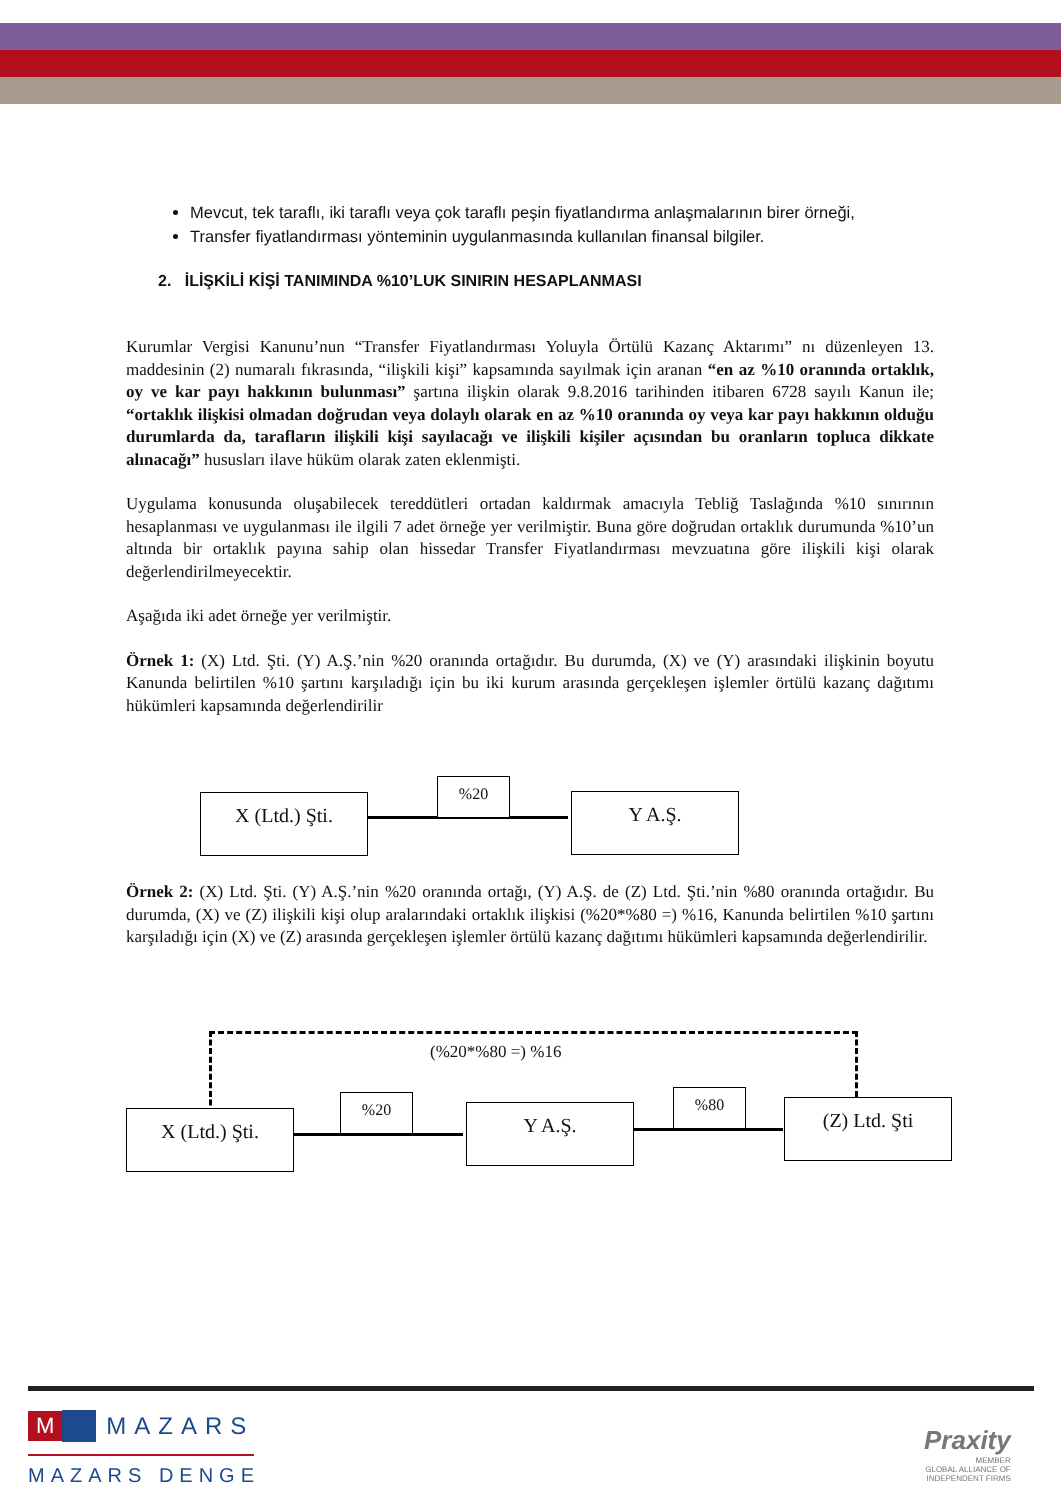Mevcut, tek taraflı, iki taraflı veya çok taraflı peşin fiyatlandırma anlaşmalarının birer örneği,
Transfer fiyatlandırması yönteminin uygulanmasında kullanılan finansal bilgiler.
2. İLİŞKİLİ KİŞİ TANIMINDA %10’LUK SINIRIN HESAPLANMASI
Kurumlar Vergisi Kanunu’nun “Transfer Fiyatlandırması Yoluyla Örtülü Kazanç Aktarımı” nı düzenleyen 13. maddesinin (2) numaralı fıkrasında, “ilişkili kişi” kapsamında sayılmak için aranan “en az %10 oranında ortaklık, oy ve kar payı hakkının bulunması” şartına ilişkin olarak 9.8.2016 tarihinden itibaren 6728 sayılı Kanun ile; “ortaklık ilişkisi olmadan doğrudan veya dolaylı olarak en az %10 oranında oy veya kar payı hakkının olduğu durumlarda da, tarafların ilişkili kişi sayılacağı ve ilişkili kişiler açısından bu oranların topluca dikkate alınacağı” hususları ilave hüküm olarak zaten eklenmişti.
Uygulama konusunda oluşabilecek tereddütleri ortadan kaldırmak amacıyla Tebliğ Taslağında %10 sınırının hesaplanması ve uygulanması ile ilgili 7 adet örneğe yer verilmiştir. Buna göre doğrudan ortaklık durumunda %10’un altında bir ortaklık payına sahip olan hissedar Transfer Fiyatlandırması mevzuatına göre ilişkili kişi olarak değerlendirilmeyecektir.
Aşağıda iki adet örneğe yer verilmiştir.
Örnek 1: (X) Ltd. Şti. (Y) A.Ş.’nin %20 oranında ortağıdır. Bu durumda, (X) ve (Y) arasındaki ilişkinin boyutu Kanunda belirtilen %10 şartını karşıladığı için bu iki kurum arasında gerçekleşen işlemler örtülü kazanç dağıtımı hükümleri kapsamında değerlendirilir
Örnek 2: (X) Ltd. Şti. (Y) A.Ş.’nin %20 oranında ortağı, (Y) A.Ş. de (Z) Ltd. Şti.’nin %80 oranında ortağıdır. Bu durumda, (X) ve (Z) ilişkili kişi olup aralarındaki ortaklık ilişkisi (%20*%80 =) %16, Kanunda belirtilen %10 şartını karşıladığı için (X) ve (Z) arasında gerçekleşen işlemler örtülü kazanç dağıtımı hükümleri kapsamında değerlendirilir.
X (Ltd.) Şti.
%20
Y A.Ş.
(%20*%80 =) %16
X (Ltd.) Şti.
%20
Y A.Ş.
%80
(Z) Ltd. Şti
M MAZARS
MAZARS DENGE
Praxity
MEMBER
GLOBAL ALLIANCE OF
INDEPENDENT FIRMS